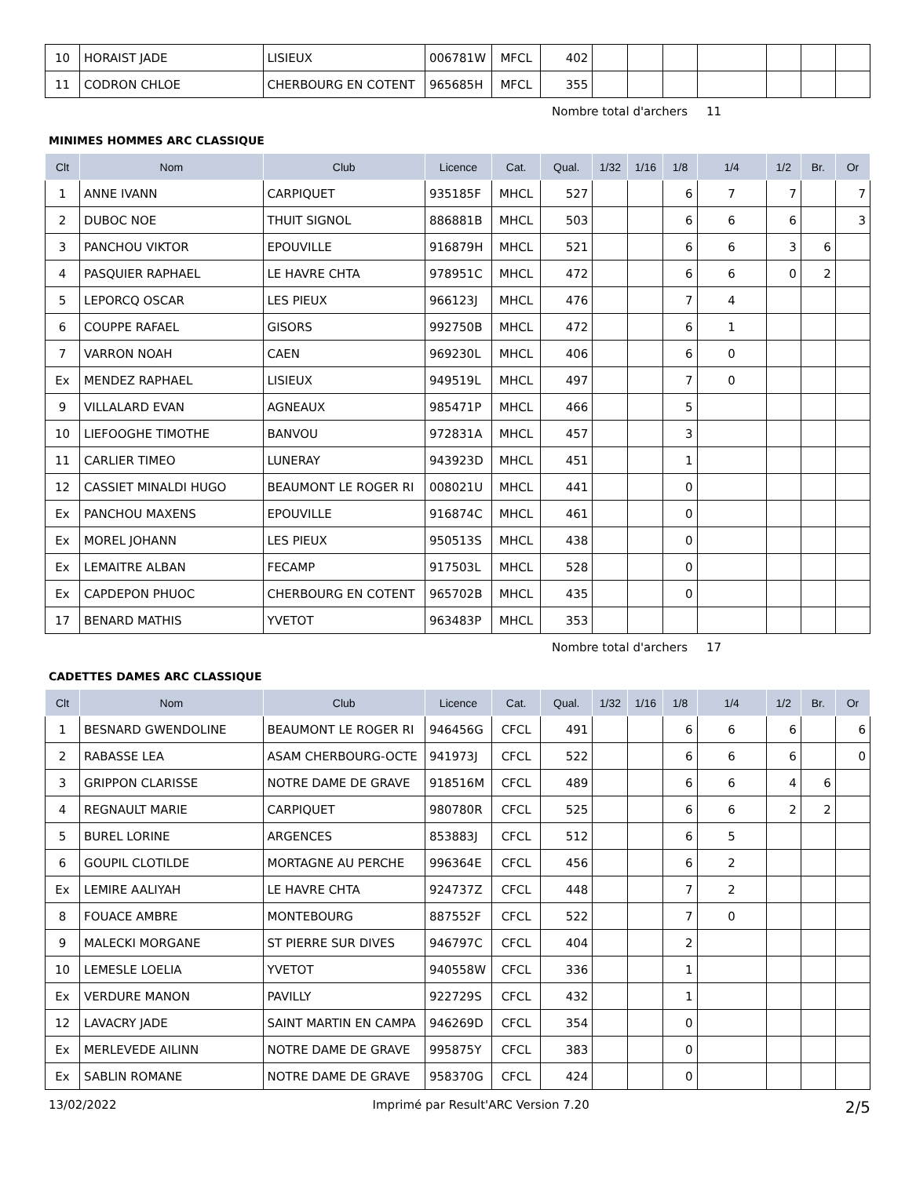| 10 | HORAIST JADE | LISIEUX | 006781W | MFCL | 402 | | | | | | | |
| 11 | CODRON CHLOE | CHERBOURG EN COTENT | 965685H | MFCL | 355 | | | | | | | |
Nombre total d'archers 11
MINIMES HOMMES ARC CLASSIQUE
| Clt | Nom | Club | Licence | Cat. | Qual. | 1/32 | 1/16 | 1/8 | 1/4 | 1/2 | Br. | Or |
| --- | --- | --- | --- | --- | --- | --- | --- | --- | --- | --- | --- | --- |
| 1 | ANNE IVANN | CARPIQUET | 935185F | MHCL | 527 | | | 6 | 7 | 7 | | 7 |
| 2 | DUBOC NOE | THUIT SIGNOL | 886881B | MHCL | 503 | | | 6 | 6 | 6 | | 3 |
| 3 | PANCHOU VIKTOR | EPOUVILLE | 916879H | MHCL | 521 | | | 6 | 6 | 3 | 6 | |
| 4 | PASQUIER RAPHAEL | LE HAVRE CHTA | 978951C | MHCL | 472 | | | 6 | 6 | 0 | 2 | |
| 5 | LEPORCQ OSCAR | LES PIEUX | 966123J | MHCL | 476 | | | 7 | 4 | | | |
| 6 | COUPPE RAFAEL | GISORS | 992750B | MHCL | 472 | | | 6 | 1 | | | |
| 7 | VARRON NOAH | CAEN | 969230L | MHCL | 406 | | | 6 | 0 | | | |
| Ex | MENDEZ RAPHAEL | LISIEUX | 949519L | MHCL | 497 | | | 7 | 0 | | | |
| 9 | VILLALARD EVAN | AGNEAUX | 985471P | MHCL | 466 | | | 5 | | | | |
| 10 | LIEFOOGHE TIMOTHE | BANVOU | 972831A | MHCL | 457 | | | 3 | | | | |
| 11 | CARLIER TIMEO | LUNERAY | 943923D | MHCL | 451 | | | 1 | | | | |
| 12 | CASSIET MINALDI HUGO | BEAUMONT LE ROGER RI | 008021U | MHCL | 441 | | | 0 | | | | |
| Ex | PANCHOU MAXENS | EPOUVILLE | 916874C | MHCL | 461 | | | 0 | | | | |
| Ex | MOREL JOHANN | LES PIEUX | 950513S | MHCL | 438 | | | 0 | | | | |
| Ex | LEMAITRE ALBAN | FECAMP | 917503L | MHCL | 528 | | | 0 | | | | |
| Ex | CAPDEPON PHUOC | CHERBOURG EN COTENT | 965702B | MHCL | 435 | | | 0 | | | | |
| 17 | BENARD MATHIS | YVETOT | 963483P | MHCL | 353 | | | | | | | |
Nombre total d'archers 17
CADETTES DAMES ARC CLASSIQUE
| Clt | Nom | Club | Licence | Cat. | Qual. | 1/32 | 1/16 | 1/8 | 1/4 | 1/2 | Br. | Or |
| --- | --- | --- | --- | --- | --- | --- | --- | --- | --- | --- | --- | --- |
| 1 | BESNARD GWENDOLINE | BEAUMONT LE ROGER RI | 946456G | CFCL | 491 | | | 6 | 6 | 6 | | 6 |
| 2 | RABASSE LEA | ASAM CHERBOURG-OCTE | 941973J | CFCL | 522 | | | 6 | 6 | 6 | | 0 |
| 3 | GRIPPON CLARISSE | NOTRE DAME DE GRAVE | 918516M | CFCL | 489 | | | 6 | 6 | 4 | 6 | |
| 4 | REGNAULT MARIE | CARPIQUET | 980780R | CFCL | 525 | | | 6 | 6 | 2 | 2 | |
| 5 | BUREL LORINE | ARGENCES | 853883J | CFCL | 512 | | | 6 | 5 | | | |
| 6 | GOUPIL CLOTILDE | MORTAGNE AU PERCHE | 996364E | CFCL | 456 | | | 6 | 2 | | | |
| Ex | LEMIRE AALIYAH | LE HAVRE CHTA | 924737Z | CFCL | 448 | | | 7 | 2 | | | |
| 8 | FOUACE AMBRE | MONTEBOURG | 887552F | CFCL | 522 | | | 7 | 0 | | | |
| 9 | MALECKI MORGANE | ST PIERRE SUR DIVES | 946797C | CFCL | 404 | | | 2 | | | | |
| 10 | LEMESLE LOELIA | YVETOT | 940558W | CFCL | 336 | | | 1 | | | | |
| Ex | VERDURE MANON | PAVILLY | 922729S | CFCL | 432 | | | 1 | | | | |
| 12 | LAVACRY JADE | SAINT MARTIN EN CAMPA | 946269D | CFCL | 354 | | | 0 | | | | |
| Ex | MERLEVEDE AILINN | NOTRE DAME DE GRAVE | 995875Y | CFCL | 383 | | | 0 | | | | |
| Ex | SABLIN ROMANE | NOTRE DAME DE GRAVE | 958370G | CFCL | 424 | | | 0 | | | | |
13/02/2022 Imprimé par Result'ARC Version 7.20 2/5